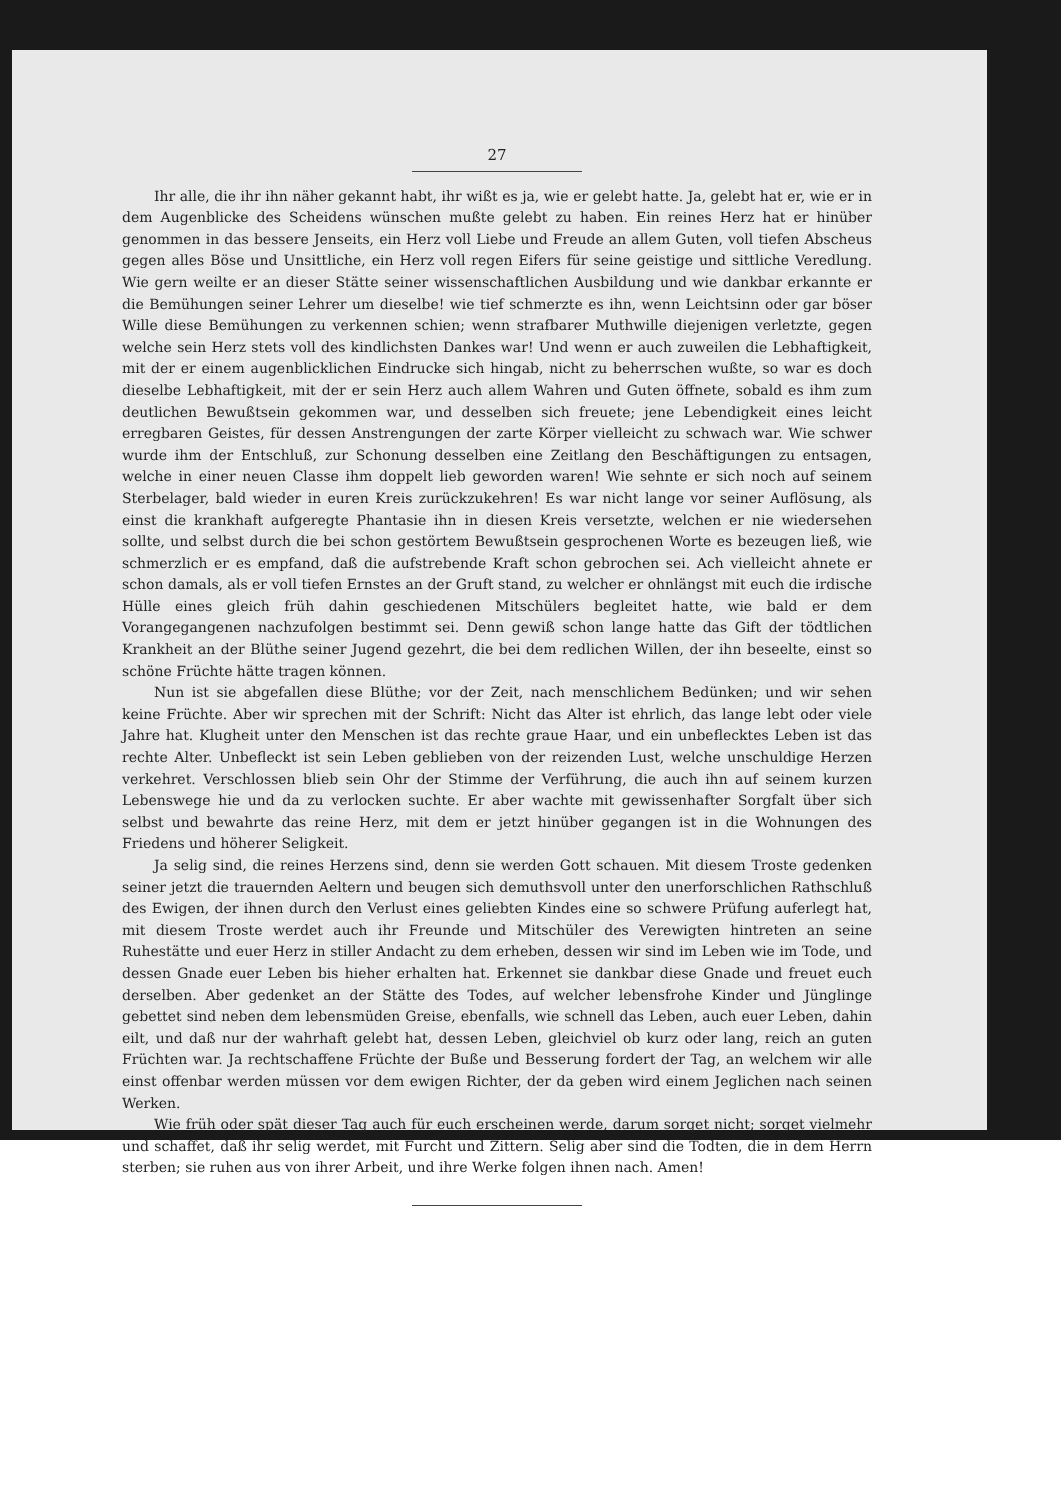27
Ihr alle, die ihr ihn näher gekannt habt, ihr wißt es ja, wie er gelebt hatte. Ja, gelebt hat er, wie er in dem Augenblicke des Scheidens wünschen mußte gelebt zu haben. Ein reines Herz hat er hinüber genommen in das bessere Jenseits, ein Herz voll Liebe und Freude an allem Guten, voll tiefen Abscheus gegen alles Böse und Unsittliche, ein Herz voll regen Eifers für seine geistige und sittliche Veredlung. Wie gern weilte er an dieser Stätte seiner wissenschaftlichen Ausbildung und wie dankbar erkannte er die Bemühungen seiner Lehrer um dieselbe! wie tief schmerzte es ihn, wenn Leichtsinn oder gar böser Wille diese Bemühungen zu verkennen schien; wenn strafbarer Muthwille diejenigen verletzte, gegen welche sein Herz stets voll des kindlichsten Dankes war! Und wenn er auch zuweilen die Lebhaftigkeit, mit der er einem augenblicklichen Eindrucke sich hingab, nicht zu beherrschen wußte, so war es doch dieselbe Lebhaftigkeit, mit der er sein Herz auch allem Wahren und Guten öffnete, sobald es ihm zum deutlichen Bewußtsein gekommen war, und desselben sich freuete; jene Lebendigkeit eines leicht erregbaren Geistes, für dessen Anstrengungen der zarte Körper vielleicht zu schwach war. Wie schwer wurde ihm der Entschluß, zur Schonung desselben eine Zeitlang den Beschäftigungen zu entsagen, welche in einer neuen Classe ihm doppelt lieb geworden waren! Wie sehnte er sich noch auf seinem Sterbelager, bald wieder in euren Kreis zurückzukehren! Es war nicht lange vor seiner Auflösung, als einst die krankhaft aufgeregte Phantasie ihn in diesen Kreis versetzte, welchen er nie wiedersehen sollte, und selbst durch die bei schon gestörtem Bewußtsein gesprochenen Worte es bezeugen ließ, wie schmerzlich er es empfand, daß die aufstrebende Kraft schon gebrochen sei. Ach vielleicht ahnete er schon damals, als er voll tiefen Ernstes an der Gruft stand, zu welcher er ohnlängst mit euch die irdische Hülle eines gleich früh dahin geschiedenen Mitschülers begleitet hatte, wie bald er dem Vorangegangenen nachzufolgen bestimmt sei. Denn gewiß schon lange hatte das Gift der tödtlichen Krankheit an der Blüthe seiner Jugend gezehrt, die bei dem redlichen Willen, der ihn beseelte, einst so schöne Früchte hätte tragen können.
Nun ist sie abgefallen diese Blüthe; vor der Zeit, nach menschlichem Bedünken; und wir sehen keine Früchte. Aber wir sprechen mit der Schrift: Nicht das Alter ist ehrlich, das lange lebt oder viele Jahre hat. Klugheit unter den Menschen ist das rechte graue Haar, und ein unbeflecktes Leben ist das rechte Alter. Unbefleckt ist sein Leben geblieben von der reizenden Lust, welche unschuldige Herzen verkehret. Verschlossen blieb sein Ohr der Stimme der Verführung, die auch ihn auf seinem kurzen Lebenswege hie und da zu verlocken suchte. Er aber wachte mit gewissenhafter Sorgfalt über sich selbst und bewahrte das reine Herz, mit dem er jetzt hinüber gegangen ist in die Wohnungen des Friedens und höherer Seligkeit.
Ja selig sind, die reines Herzens sind, denn sie werden Gott schauen. Mit diesem Troste gedenken seiner jetzt die trauernden Aeltern und beugen sich demuthsvoll unter den unerforschlichen Rathschluß des Ewigen, der ihnen durch den Verlust eines geliebten Kindes eine so schwere Prüfung auferlegt hat, mit diesem Troste werdet auch ihr Freunde und Mitschüler des Verewigten hintreten an seine Ruhestätte und euer Herz in stiller Andacht zu dem erheben, dessen wir sind im Leben wie im Tode, und dessen Gnade euer Leben bis hieher erhalten hat. Erkennet sie dankbar diese Gnade und freuet euch derselben. Aber gedenket an der Stätte des Todes, auf welcher lebensfrohe Kinder und Jünglinge gebettet sind neben dem lebensmüden Greise, ebenfalls, wie schnell das Leben, auch euer Leben, dahin eilt, und daß nur der wahrhaft gelebt hat, dessen Leben, gleichviel ob kurz oder lang, reich an guten Früchten war. Ja rechtschaffene Früchte der Buße und Besserung fordert der Tag, an welchem wir alle einst offenbar werden müssen vor dem ewigen Richter, der da geben wird einem Jeglichen nach seinen Werken.
Wie früh oder spät dieser Tag auch für euch erscheinen werde, darum sorget nicht; sorget vielmehr und schaffet, daß ihr selig werdet, mit Furcht und Zittern. Selig aber sind die Todten, die in dem Herrn sterben; sie ruhen aus von ihrer Arbeit, und ihre Werke folgen ihnen nach. Amen!